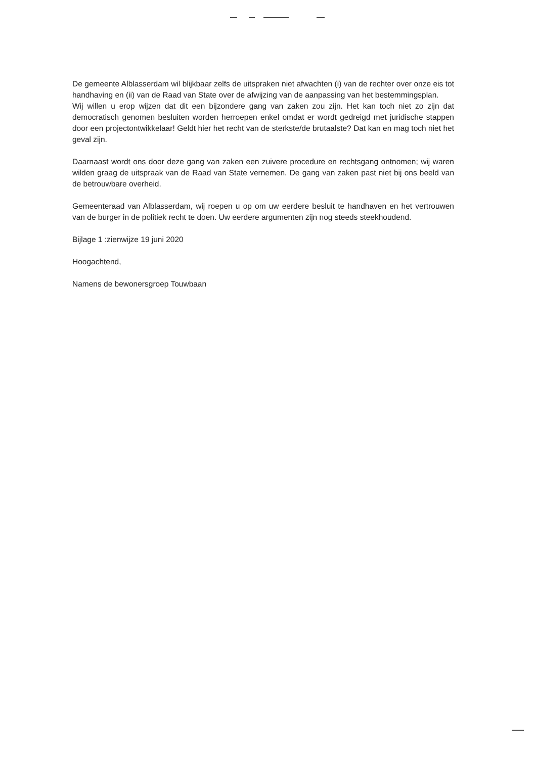De gemeente Alblasserdam wil blijkbaar zelfs de uitspraken niet afwachten (i) van de rechter over onze eis tot handhaving en (ii) van de Raad van State over de afwijzing van de aanpassing van het bestemmingsplan.
Wij willen u erop wijzen dat dit een bijzondere gang van zaken zou zijn. Het kan toch niet zo zijn dat democratisch genomen besluiten worden herroepen enkel omdat er wordt gedreigd met juridische stappen door een projectontwikkelaar! Geldt hier het recht van de sterkste/de brutaalste? Dat kan en mag toch niet het geval zijn.
Daarnaast wordt ons door deze gang van zaken een zuivere procedure en rechtsgang ontnomen; wij waren wilden graag de uitspraak van de Raad van State vernemen. De gang van zaken past niet bij ons beeld van de betrouwbare overheid.
Gemeenteraad van Alblasserdam, wij roepen u op om uw eerdere besluit te handhaven en het vertrouwen van de burger in de politiek recht te doen. Uw eerdere argumenten zijn nog steeds steekhoudend.
Bijlage 1 :zienwijze 19 juni 2020
Hoogachtend,
Namens de bewonersgroep Touwbaan